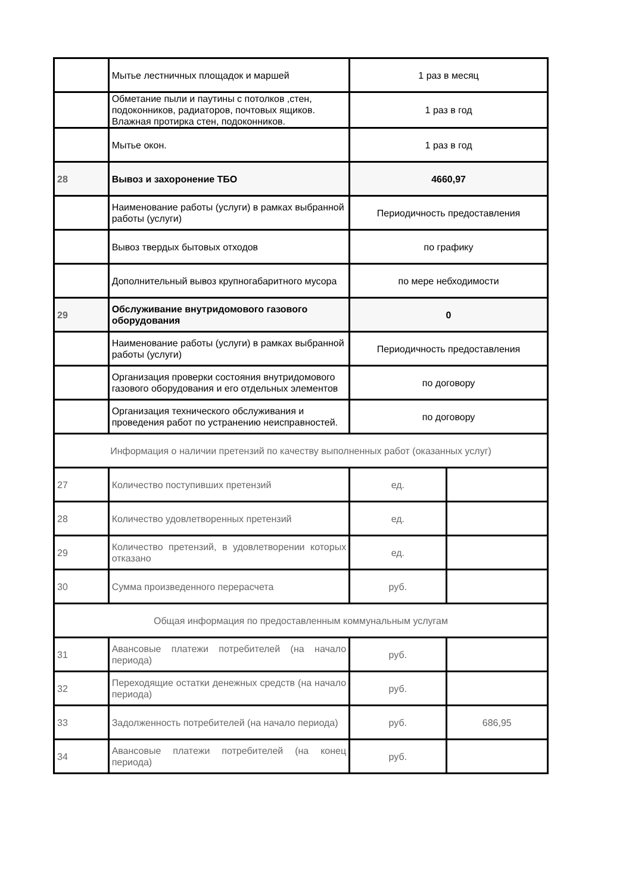| | Мытье лестничных площадок и маршей | 1 раз в месяц | |
| | Обметание пыли и паутины с потолков ,стен, подоконников, радиаторов, почтовых ящиков. Влажная протирка стен, подоконников. | 1 раз в год | |
| | Мытье окон. | 1 раз в год | |
| 28 | Вывоз и захоронение ТБО | 4660,97 | |
| | Наименование работы (услуги) в рамках выбранной работы (услуги) | Периодичность предоставления | |
| | Вывоз твердых бытовых отходов | по графику | |
| | Дополнительный вывоз крупногабаритного мусора | по мере небходимости | |
| 29 | Обслуживание внутридомового газового оборудования | 0 | |
| | Наименование работы (услуги) в рамках выбранной работы (услуги) | Периодичность предоставления | |
| | Организация проверки состояния внутридомового газового оборудования и его отдельных элементов | по договору | |
| | Организация технического обслуживания и проведения работ по устранению неисправностей. | по договору | |
| Информация о наличии претензий по качеству выполненных работ (оказанных услуг) | | | |
| 27 | Количество поступивших претензий | ед. | |
| 28 | Количество удовлетворенных претензий | ед. | |
| 29 | Количество претензий, в удовлетворении которых отказано | ед. | |
| 30 | Сумма произведенного перерасчета | руб. | |
| Общая информация по предоставленным коммунальным услугам | | | |
| 31 | Авансовые платежи потребителей (на начало периода) | руб. | |
| 32 | Переходящие остатки денежных средств (на начало периода) | руб. | |
| 33 | Задолженность потребителей (на начало периода) | руб. | 686,95 |
| 34 | Авансовые платежи потребителей (на конец периода) | руб. | |